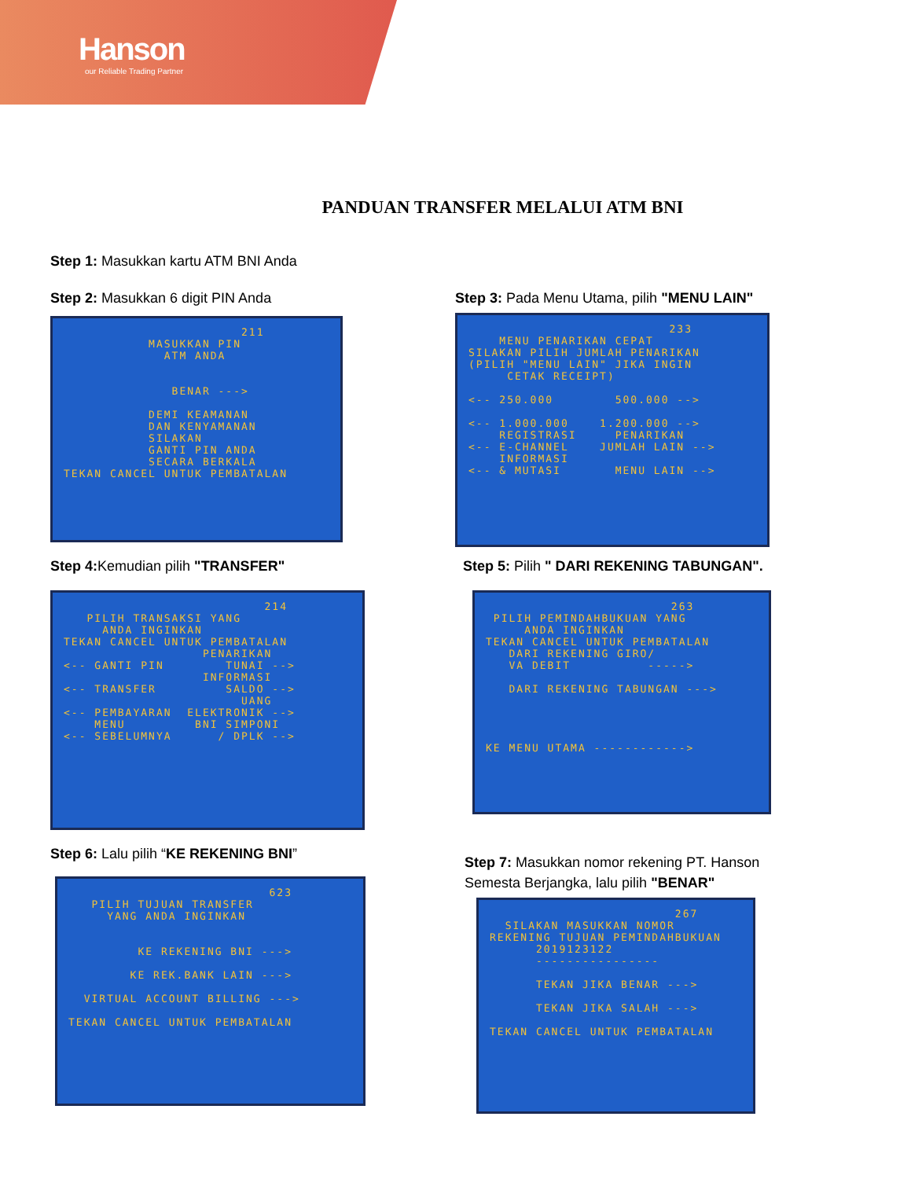Hanson
our Reliable Trading Partner
PANDUAN TRANSFER MELALUI ATM BNI
Step 1: Masukkan kartu ATM BNI Anda
Step 2: Masukkan 6 digit PIN Anda
211 MASUKKAN PIN ATM ANDA BENAR ---> DEMI KEAMANAN DAN KENYAMANAN SILAKAN GANTI PIN ANDA SECARA BERKALA TEKAN CANCEL UNTUK PEMBATALAN
Step 3: Pada Menu Utama, pilih "MENU LAIN"
233 MENU PENARIKAN CEPAT SILAKAN PILIH JUMLAH PENARIKAN (PILIH "MENU LAIN" JIKA INGIN CETAK RECEIPT) <-- 250.000 500.000 --> <-- 1.000.000 1.200.000 --> REGISTRASI PENARIKAN <-- E-CHANNEL JUMLAH LAIN --> INFORMASI <-- & MUTASI MENU LAIN -->
Step 4: Kemudian pilih "TRANSFER"
214 PILIH TRANSAKSI YANG ANDA INGINKAN TEKAN CANCEL UNTUK PEMBATALAN PENARIKAN <-- GANTI PIN TUNAI --> INFORMASI <-- TRANSFER SALDO --> UANG <-- PEMBAYARAN ELEKTRONIK --> MENU BNI SIMPONI <-- SEBELUMNYA / DPLK -->
Step 5: Pilih " DARI REKENING TABUNGAN".
263 PILIH PEMINDAHBUKUAN YANG ANDA INGINKAN TEKAN CANCEL UNTUK PEMBATALAN DARI REKENING GIRO/ VA DEBIT -----> DARI REKENING TABUNGAN ---> KE MENU UTAMA ------------>
Step 6: Lalu pilih “KE REKENING BNI”
623 PILIH TUJUAN TRANSFER YANG ANDA INGINKAN KE REKENING BNI ---> KE REK.BANK LAIN ---> VIRTUAL ACCOUNT BILLING ---> TEKAN CANCEL UNTUK PEMBATALAN
Step 7: Masukkan nomor rekening PT. Hanson
Semesta Berjangka, lalu pilih "BENAR"
267 SILAKAN MASUKKAN NOMOR REKENING TUJUAN PEMINDAHBUKUAN 2019123122 ---------------- TEKAN JIKA BENAR ---> TEKAN JIKA SALAH ---> TEKAN CANCEL UNTUK PEMBATALAN